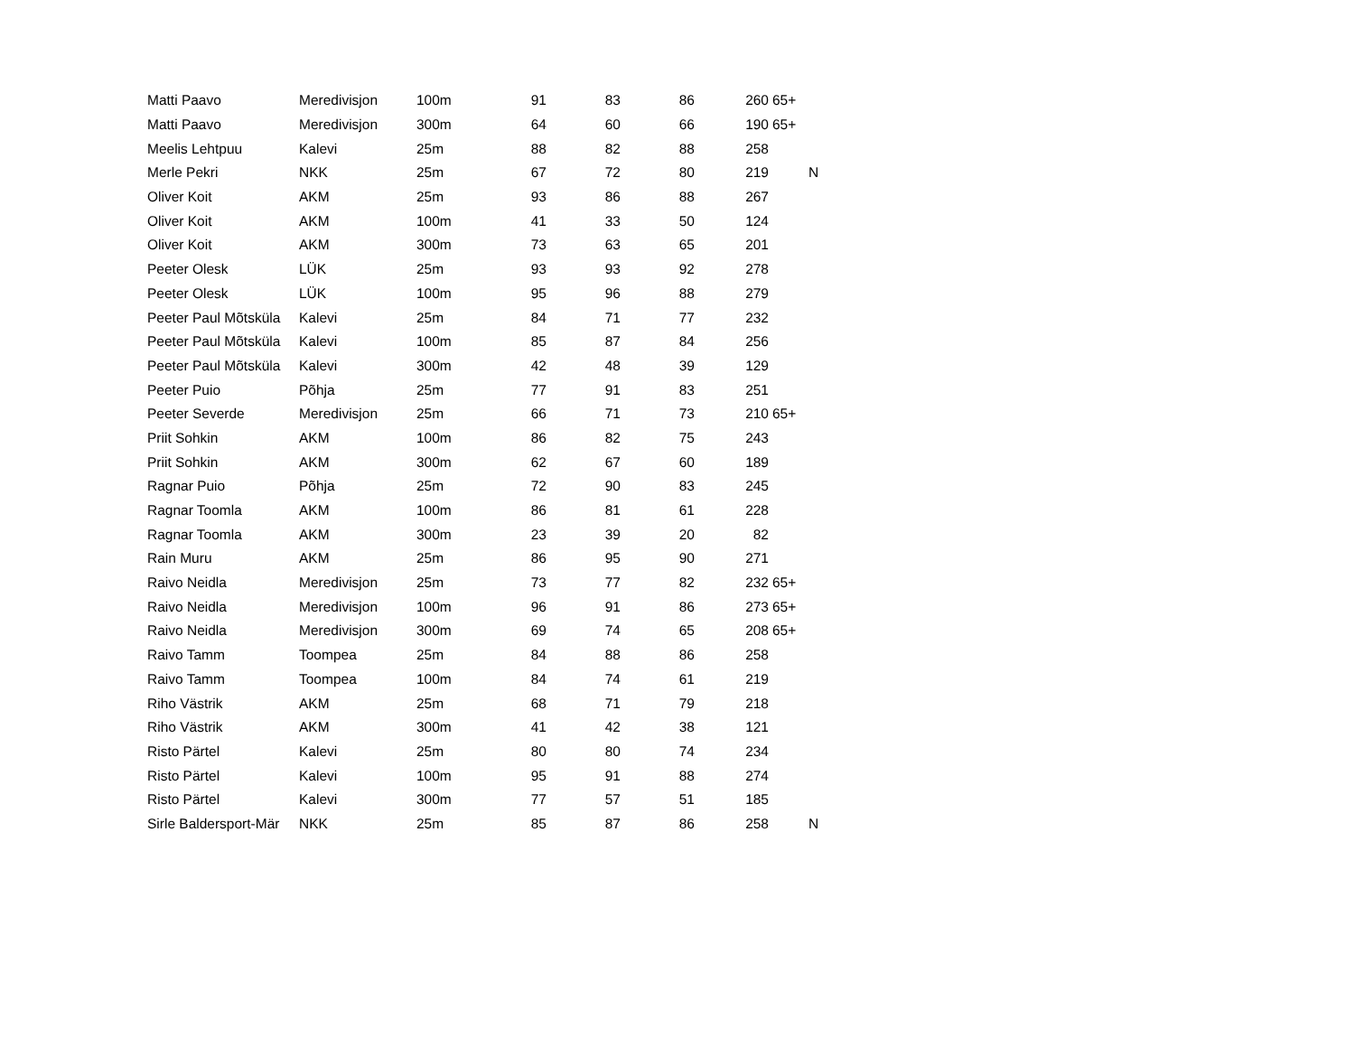| Matti Paavo | Meredivisjon | 100m | 91 | 83 | 86 | 260 | 65+ | |
| Matti Paavo | Meredivisjon | 300m | 64 | 60 | 66 | 190 | 65+ | |
| Meelis Lehtpuu | Kalevi | 25m | 88 | 82 | 88 | 258 | | |
| Merle Pekri | NKK | 25m | 67 | 72 | 80 | 219 | | N |
| Oliver Koit | AKM | 25m | 93 | 86 | 88 | 267 | | |
| Oliver Koit | AKM | 100m | 41 | 33 | 50 | 124 | | |
| Oliver Koit | AKM | 300m | 73 | 63 | 65 | 201 | | |
| Peeter Olesk | LÜK | 25m | 93 | 93 | 92 | 278 | | |
| Peeter Olesk | LÜK | 100m | 95 | 96 | 88 | 279 | | |
| Peeter Paul Mõtsküla | Kalevi | 25m | 84 | 71 | 77 | 232 | | |
| Peeter Paul Mõtsküla | Kalevi | 100m | 85 | 87 | 84 | 256 | | |
| Peeter Paul Mõtsküla | Kalevi | 300m | 42 | 48 | 39 | 129 | | |
| Peeter Puio | Põhja | 25m | 77 | 91 | 83 | 251 | | |
| Peeter Severde | Meredivisjon | 25m | 66 | 71 | 73 | 210 | 65+ | |
| Priit Sohkin | AKM | 100m | 86 | 82 | 75 | 243 | | |
| Priit Sohkin | AKM | 300m | 62 | 67 | 60 | 189 | | |
| Ragnar Puio | Põhja | 25m | 72 | 90 | 83 | 245 | | |
| Ragnar Toomla | AKM | 100m | 86 | 81 | 61 | 228 | | |
| Ragnar Toomla | AKM | 300m | 23 | 39 | 20 | 82 | | |
| Rain Muru | AKM | 25m | 86 | 95 | 90 | 271 | | |
| Raivo Neidla | Meredivisjon | 25m | 73 | 77 | 82 | 232 | 65+ | |
| Raivo Neidla | Meredivisjon | 100m | 96 | 91 | 86 | 273 | 65+ | |
| Raivo Neidla | Meredivisjon | 300m | 69 | 74 | 65 | 208 | 65+ | |
| Raivo Tamm | Toompea | 25m | 84 | 88 | 86 | 258 | | |
| Raivo Tamm | Toompea | 100m | 84 | 74 | 61 | 219 | | |
| Riho Västrik | AKM | 25m | 68 | 71 | 79 | 218 | | |
| Riho Västrik | AKM | 300m | 41 | 42 | 38 | 121 | | |
| Risto Pärtel | Kalevi | 25m | 80 | 80 | 74 | 234 | | |
| Risto Pärtel | Kalevi | 100m | 95 | 91 | 88 | 274 | | |
| Risto Pärtel | Kalevi | 300m | 77 | 57 | 51 | 185 | | |
| Sirle Baldersport-Mär | NKK | 25m | 85 | 87 | 86 | 258 | | N |